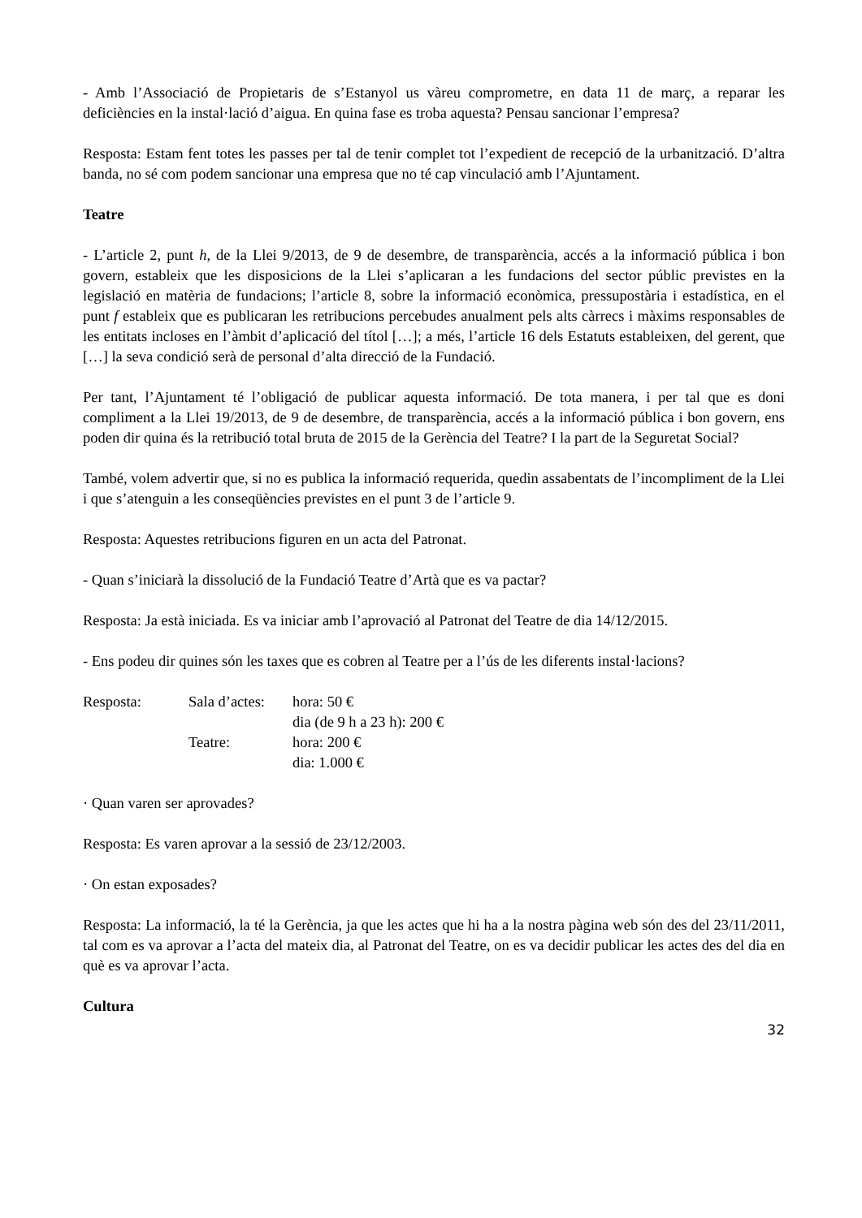- Amb l’Associació de Propietaris de s’Estanyol us vàreu comprometre, en data 11 de març, a reparar les deficiències en la instal·lació d’aigua. En quina fase es troba aquesta? Pensau sancionar l’empresa?
Resposta: Estam fent totes les passes per tal de tenir complet tot l’expedient de recepció de la urbanització. D’altra banda, no sé com podem sancionar una empresa que no té cap vinculació amb l’Ajuntament.
Teatre
- L’article 2, punt h, de la Llei 9/2013, de 9 de desembre, de transparència, accés a la informació pública i bon govern, estableix que les disposicions de la Llei s’aplicaran a les fundacions del sector públic previstes en la legislació en matèria de fundacions; l’article 8, sobre la informació econòmica, pressupostària i estadística, en el punt f estableix que es publicaran les retribucions percebudes anualment pels alts càrrecs i màxims responsables de les entitats incloses en l’àmbit d’aplicació del títol […]; a més, l’article 16 dels Estatuts estableixen, del gerent, que […] la seva condició serà de personal d’alta direcció de la Fundació.
Per tant, l’Ajuntament té l’obligació de publicar aquesta informació. De tota manera, i per tal que es doni compliment a la Llei 19/2013, de 9 de desembre, de transparència, accés a la informació pública i bon govern, ens poden dir quina és la retribució total bruta de 2015 de la Gerència del Teatre? I la part de la Seguretat Social?
També, volem advertir que, si no es publica la informació requerida, quedin assabentats de l’incompliment de la Llei i que s’atenguin a les conseqüències previstes en el punt 3 de l’article 9.
Resposta: Aquestes retribucions figuren en un acta del Patronat.
- Quan s’iniciarà la dissolució de la Fundació Teatre d’Artà que es va pactar?
Resposta: Ja està iniciada. Es va iniciar amb l’aprovació al Patronat del Teatre de dia 14/12/2015.
- Ens podeu dir quines són les taxes que es cobren al Teatre per a l’ús de les diferents instal·lacions?
| Resposta: | Sala d’actes: | hora: 50 € |
| | | dia (de 9 h a 23 h): 200 € |
| | Teatre: | hora: 200 € |
| | | dia: 1.000 € |
· Quan varen ser aprovades?
Resposta: Es varen aprovar a la sessió de 23/12/2003.
· On estan exposades?
Resposta: La informació, la té la Gerència, ja que les actes que hi ha a la nostra pàgina web són des del 23/11/2011, tal com es va aprovar a l’acta del mateix dia, al Patronat del Teatre, on es va decidir publicar les actes des del dia en què es va aprovar l’acta.
Cultura
32